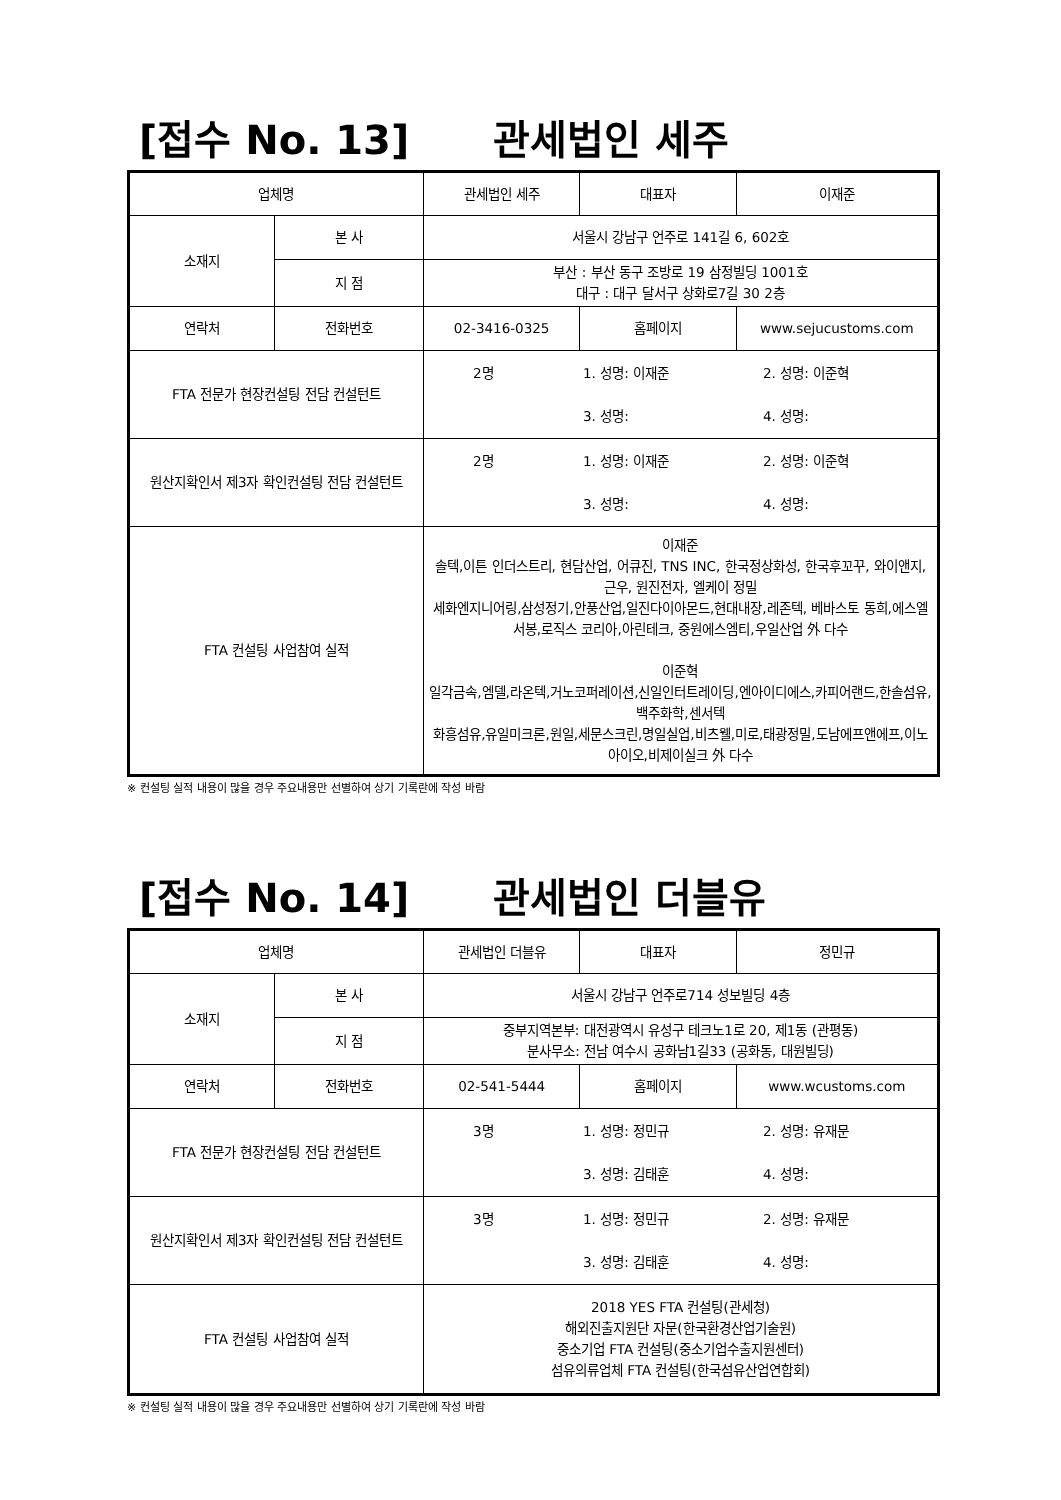[접수 No. 13] 관세법인 세주
| 업체명 | | 관세법인 세주 | 대표자 | 이재준 |
| 소재지 | 본 사 | 서울시 강남구 언주로 141길 6, 602호 | | |
| | 지 점 | 부산 : 부산 동구 조방로 19 삼정빌딩 1001호 대구 : 대구 달서구 상화로7길 30 2층 | | |
| 연락처 | 전화번호 | 02-3416-0325 | 홈페이지 | www.sejucustoms.com |
| FTA 전문가 현장컨설팅 전담 컨설턴트 | | 2명 1. 성명: 이재준 2. 성명: 이준혁 3. 성명: 4. 성명: | | |
| 원산지확인서 제3자 확인컨설팅 전담 컨설턴트 | | 2명 1. 성명: 이재준 2. 성명: 이준혁 3. 성명: 4. 성명: | | |
| FTA 컨설팅 사업참여 실적 | | 이재준 솔텍,이튼 인더스트리, 현담산업, 어큐진, TNS INC, 한국정상화성, 한국후꼬꾸, 와이앤지, 근우, 원진전자, 엘케이 정밀 세화엔지니어링,삼성정기,안풍산업,일진다이아몬드,현대내장,레존텍, 베바스토 동희,에스엘 서봉,로직스 코리아,아린테크, 중원에스엠티,우일산업 外 다수 이준혁 일각금속,엠델,라온텍,거노코퍼레이션,신일인터트레이딩,엔아이디에스,카피어랜드,한솔섬유,백주화학,센서텍 화흥섬유,유일미크론,원일,세문스크린,명일실업,비츠웰,미로,태광정밀,도남에프앤에프,이노아이오,비제이실크 外 다수 | | |
※ 컨설팅 실적 내용이 많을 경우 주요내용만 선별하여 상기 기록란에 작성 바람
[접수 No. 14] 관세법인 더블유
| 업체명 | | 관세법인 더블유 | 대표자 | 정민규 |
| 소재지 | 본 사 | 서울시 강남구 언주로714 성보빌딩 4층 | | |
| | 지 점 | 중부지역본부: 대전광역시 유성구 테크노1로 20, 제1동 (관평동) 분사무소: 전남 여수시 공화남1길33 (공화동, 대원빌딩) | | |
| 연락처 | 전화번호 | 02-541-5444 | 홈페이지 | www.wcustoms.com |
| FTA 전문가 현장컨설팅 전담 컨설턴트 | | 3명 1. 성명: 정민규 2. 성명: 유재문 3. 성명: 김태훈 4. 성명: | | |
| 원산지확인서 제3자 확인컨설팅 전담 컨설턴트 | | 3명 1. 성명: 정민규 2. 성명: 유재문 3. 성명: 김태훈 4. 성명: | | |
| FTA 컨설팅 사업참여 실적 | | 2018 YES FTA 컨설팅(관세청) 해외진출지원단 자문(한국환경산업기술원) 중소기업 FTA 컨설팅(중소기업수출지원센터) 섬유의류업체 FTA 컨설팅(한국섬유산업연합회) | | |
※ 컨설팅 실적 내용이 많을 경우 주요내용만 선별하여 상기 기록란에 작성 바람